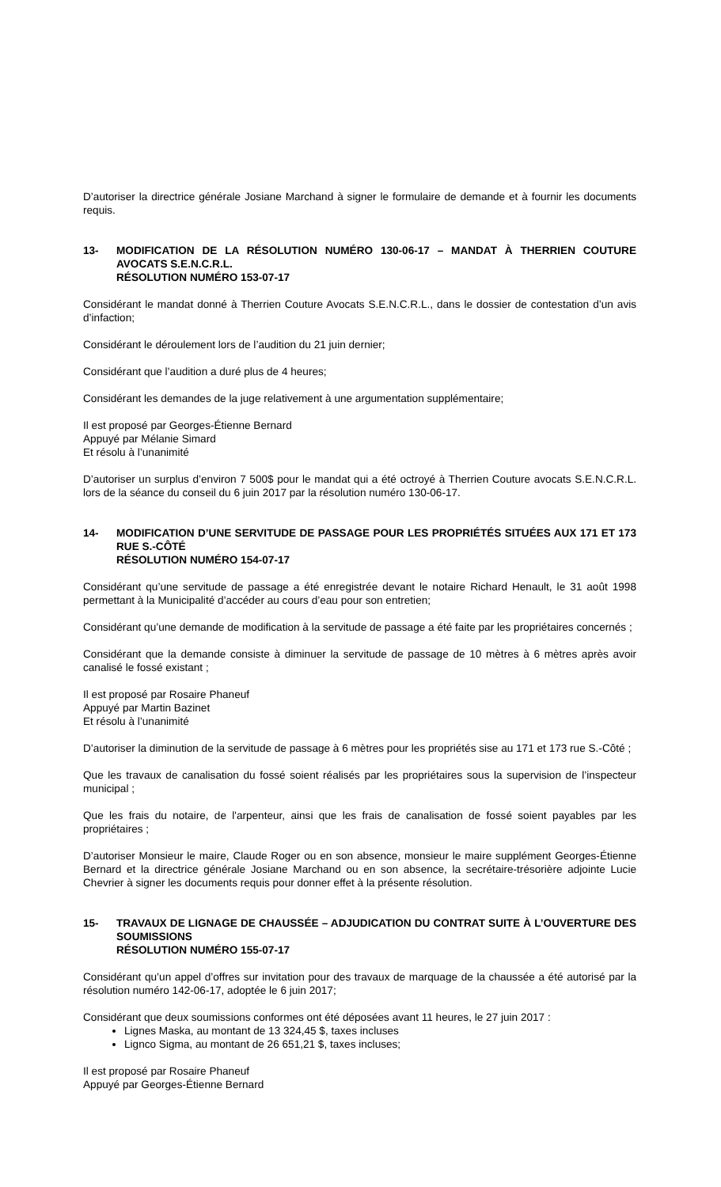D’autoriser la directrice générale Josiane Marchand à signer le formulaire de demande et à fournir les documents requis.
13- MODIFICATION DE LA RÉSOLUTION NUMÉRO 130-06-17 – MANDAT À THERRIEN COUTURE AVOCATS S.E.N.C.R.L.
RÉSOLUTION NUMÉRO 153-07-17
Considérant le mandat donné à Therrien Couture Avocats S.E.N.C.R.L., dans le dossier de contestation d’un avis d’infaction;
Considérant le déroulement lors de l’audition du 21 juin dernier;
Considérant que l’audition a duré plus de 4 heures;
Considérant les demandes de la juge relativement à une argumentation supplémentaire;
Il est proposé par Georges-Étienne Bernard
Appuyé par Mélanie Simard
Et résolu à l’unanimité
D’autoriser un surplus d’environ 7 500$ pour le mandat qui a été octroyé à Therrien Couture avocats S.E.N.C.R.L. lors de la séance du conseil du 6 juin 2017 par la résolution numéro 130-06-17.
14- MODIFICATION D’UNE SERVITUDE DE PASSAGE POUR LES PROPRIÉTÉS SITUÉES AUX 171 ET 173 RUE S.-CÔTÉ
RÉSOLUTION NUMÉRO 154-07-17
Considérant qu’une servitude de passage a été enregistrée devant le notaire Richard Henault, le 31 août 1998 permettant à la Municipalité d’accéder au cours d’eau pour son entretien;
Considérant qu’une demande de modification à la servitude de passage a été faite par les propriétaires concernés ;
Considérant que la demande consiste à diminuer la servitude de passage de 10 mètres à 6 mètres après avoir canalisé le fossé existant ;
Il est proposé par Rosaire Phaneuf
Appuyé par Martin Bazinet
Et résolu à l’unanimité
D’autoriser la diminution de la servitude de passage à 6 mètres pour les propriétés sise au 171 et 173 rue S.-Côté ;
Que les travaux de canalisation du fossé soient réalisés par les propriétaires sous la supervision de l’inspecteur municipal ;
Que les frais du notaire, de l'arpenteur, ainsi que les frais de canalisation de fossé soient payables par les propriétaires ;
D’autoriser Monsieur le maire, Claude Roger ou en son absence, monsieur le maire supplément Georges-Étienne Bernard et la directrice générale Josiane Marchand ou en son absence, la secrétaire-trésorière adjointe Lucie Chevrier à signer les documents requis pour donner effet à la présente résolution.
15- TRAVAUX DE LIGNAGE DE CHAUSSÉE – ADJUDICATION DU CONTRAT SUITE À L’OUVERTURE DES SOUMISSIONS
RÉSOLUTION NUMÉRO 155-07-17
Considérant qu’un appel d’offres sur invitation pour des travaux de marquage de la chaussée a été autorisé par la résolution numéro 142-06-17, adoptée le 6 juin 2017;
Considérant que deux soumissions conformes ont été déposées avant 11 heures, le 27 juin 2017 :
Lignes Maska, au montant de 13 324,45 $, taxes incluses
Lignco Sigma, au montant de 26 651,21 $, taxes incluses;
Il est proposé par Rosaire Phaneuf
Appuyé par Georges-Étienne Bernard